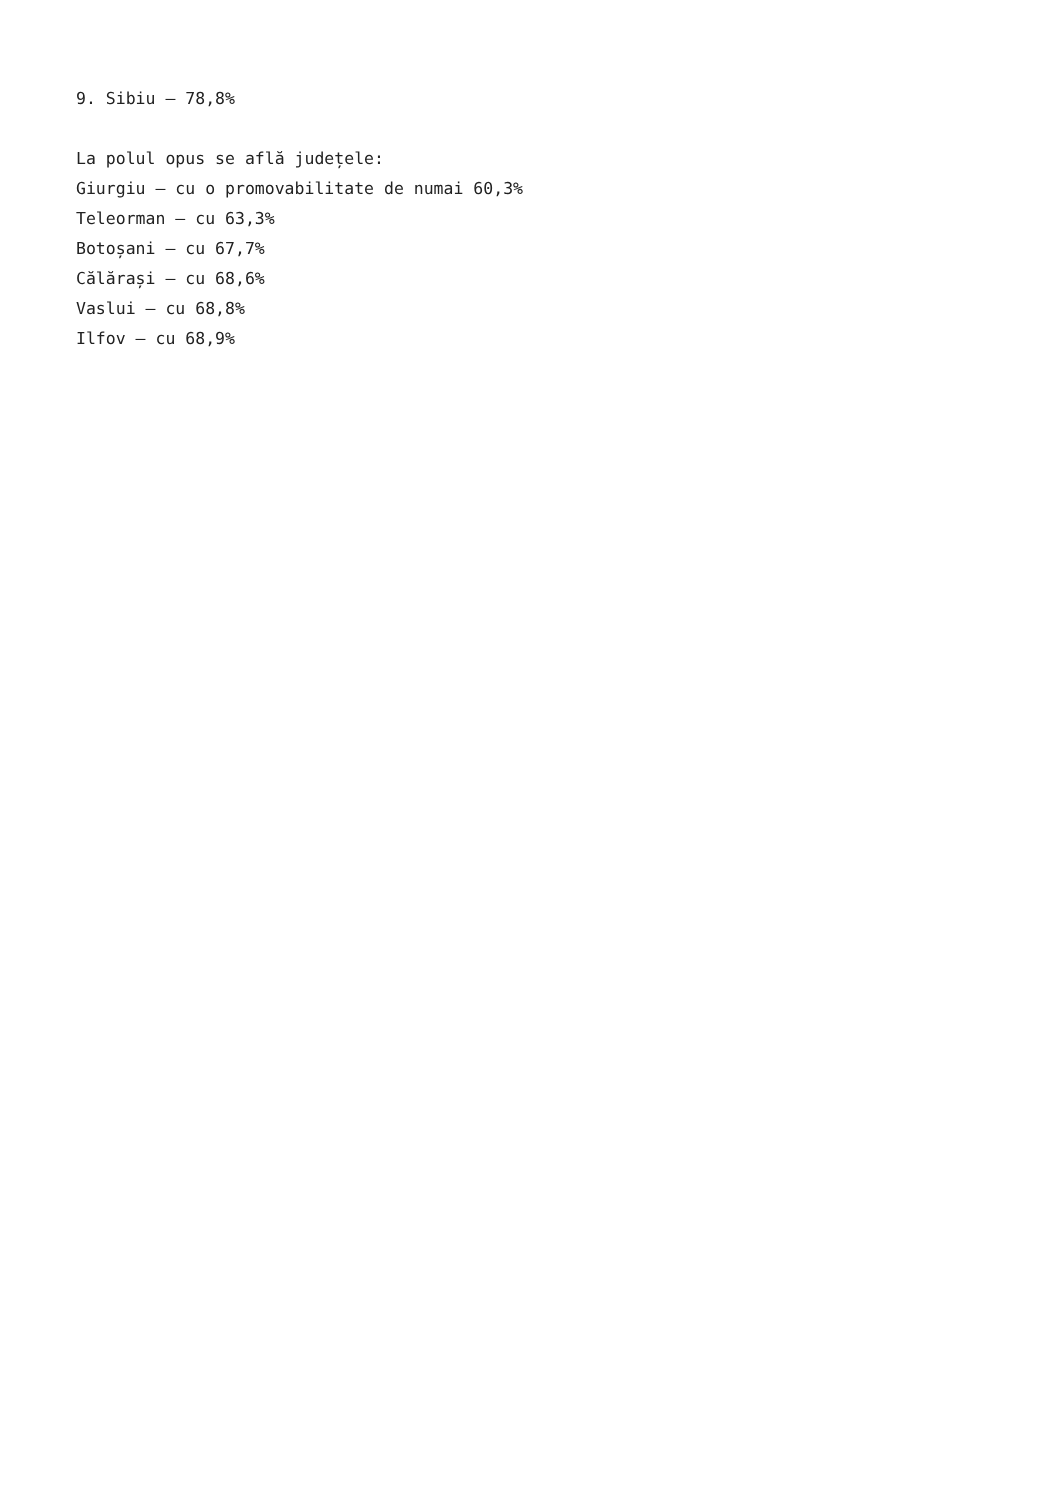9. Sibiu – 78,8%
La polul opus se află județele:
Giurgiu – cu o promovabilitate de numai 60,3%
Teleorman – cu 63,3%
Botoșani – cu 67,7%
Călărași – cu 68,6%
Vaslui – cu 68,8%
Ilfov – cu 68,9%